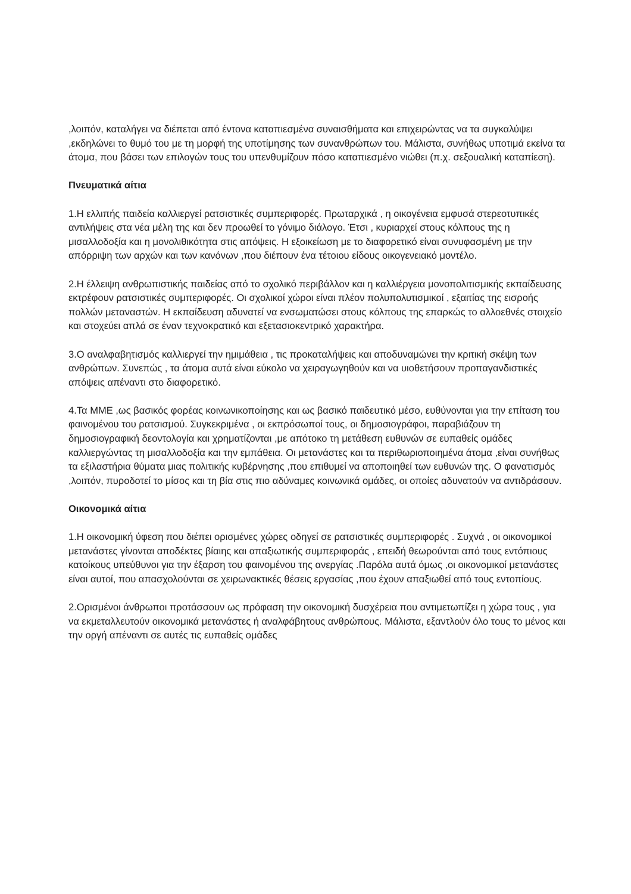,λοιπόν, καταλήγει να διέπεται από έντονα καταπιεσμένα συναισθήματα και επιχειρώντας να τα συγκαλύψει ,εκδηλώνει το θυμό του με τη μορφή της υποτίμησης των συνανθρώπων του. Μάλιστα, συνήθως υποτιμά εκείνα τα άτομα, που βάσει των επιλογών τους του υπενθυμίζουν πόσο καταπιεσμένο νιώθει (π.χ. σεξουαλική καταπίεση).
Πνευματικά αίτια
1.Η ελλιπής παιδεία καλλιεργεί ρατσιστικές συμπεριφορές. Πρωταρχικά , η οικογένεια εμφυσά στερεοτυπικές αντιλήψεις στα νέα μέλη της και δεν προωθεί το γόνιμο διάλογο. Έτσι , κυριαρχεί στους κόλπους της η μισαλλοδοξία και η μονολιθικότητα στις απόψεις. Η εξοικείωση με το διαφορετικό είναι συνυφασμένη με την απόρριψη των αρχών και των κανόνων ,που διέπουν ένα τέτοιου είδους οικογενειακό μοντέλο.
2.Η έλλειψη ανθρωπιστικής παιδείας από το σχολικό περιβάλλον και η καλλιέργεια μονοπολιτισμικής εκπαίδευσης εκτρέφουν ρατσιστικές συμπεριφορές. Οι σχολικοί χώροι είναι πλέον πολυπολυτισμικοί , εξαιτίας της εισροής πολλών μεταναστών. Η εκπαίδευση αδυνατεί να ενσωματώσει στους κόλπους της επαρκώς το αλλοεθνές στοιχείο και στοχεύει απλά σε έναν τεχνοκρατικό και εξετασιοκεντρικό χαρακτήρα.
3.Ο αναλφαβητισμός καλλιεργεί την ημιμάθεια , τις προκαταλήψεις και αποδυναμώνει την κριτική σκέψη των ανθρώπων. Συνεπώς , τα άτομα αυτά είναι εύκολο να χειραγωγηθούν και να υιοθετήσουν προπαγανδιστικές απόψεις απέναντι στο διαφορετικό.
4.Τα ΜΜΕ ,ως βασικός φορέας κοινωνικοποίησης και ως βασικό παιδευτικό μέσο, ευθύνονται για την επίταση του φαινομένου του ρατσισμού. Συγκεκριμένα , οι εκπρόσωποί τους, οι δημοσιογράφοι, παραβιάζουν τη δημοσιογραφική δεοντολογία και χρηματίζονται ,με απότοκο τη μετάθεση ευθυνών σε ευπαθείς ομάδες καλλιεργώντας τη μισαλλοδοξία και την εμπάθεια. Οι μετανάστες και τα περιθωριοποιημένα άτομα ,είναι συνήθως τα εξιλαστήρια θύματα μιας πολιτικής κυβέρνησης ,που επιθυμεί να αποποιηθεί των ευθυνών της. Ο φανατισμός ,λοιπόν, πυροδοτεί το μίσος και τη βία στις πιο αδύναμες κοινωνικά ομάδες, οι οποίες αδυνατούν να αντιδράσουν.
Οικονομικά αίτια
1.Η οικονομική ύφεση που διέπει ορισμένες χώρες οδηγεί σε ρατσιστικές συμπεριφορές . Συχνά , οι οικονομικοί μετανάστες γίνονται αποδέκτες βίαιης και απαξιωτικής συμπεριφοράς , επειδή θεωρούνται από τους εντόπιους κατοίκους υπεύθυνοι για την έξαρση του φαινομένου της ανεργίας .Παρόλα αυτά όμως ,οι οικονομικοί μετανάστες είναι αυτοί, που απασχολούνται σε χειρωνακτικές θέσεις εργασίας ,που έχουν απαξιωθεί από τους εντοπίους.
2.Ορισμένοι άνθρωποι προτάσσουν ως πρόφαση την οικονομική δυσχέρεια που αντιμετωπίζει η χώρα τους , για να εκμεταλλευτούν οικονομικά μετανάστες ή αναλφάβητους ανθρώπους. Μάλιστα, εξαντλούν όλο τους το μένος και την οργή απέναντι σε αυτές τις ευπαθείς ομάδες